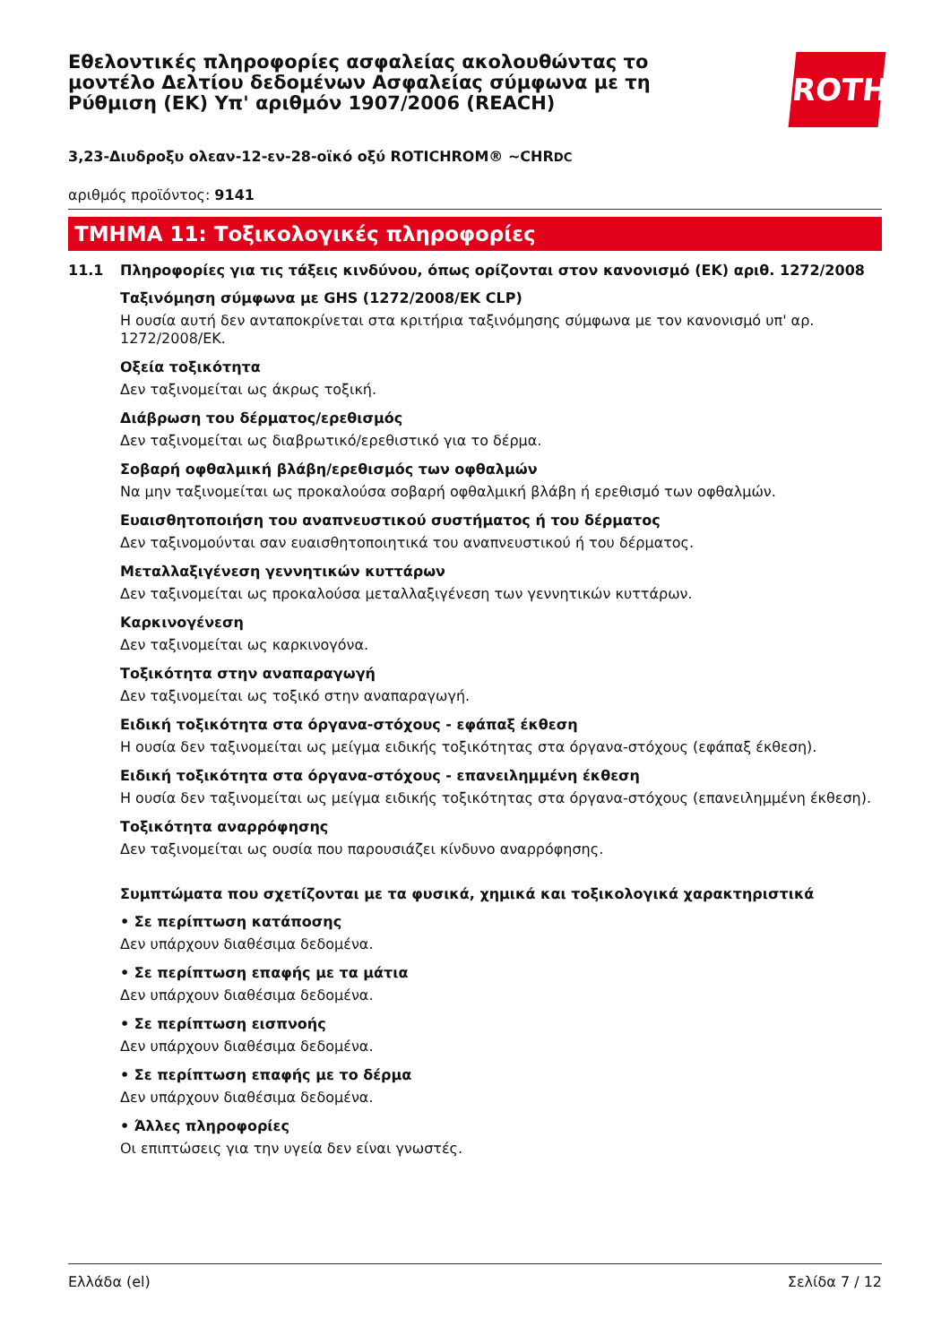Εθελοντικές πληροφορίες ασφαλείας ακολουθώντας το μοντέλο Δελτίου δεδομένων Ασφαλείας σύμφωνα με τη Ρύθμιση (ΕΚ) Υπ' αριθμόν 1907/2006 (REACH)
ROTH
3,23-Διυδροξυ ολεαν-12-εν-28-οϊκό οξύ ROTICHROM® ~CHRDC
αριθμός προϊόντος: 9141
ΤΜΗΜΑ 11: Τοξικολογικές πληροφορίες
11.1 Πληροφορίες για τις τάξεις κινδύνου, όπως ορίζονται στον κανονισμό (ΕΚ) αριθ. 1272/2008
Ταξινόμηση σύμφωνα με GHS (1272/2008/ΕΚ CLP)
Η ουσία αυτή δεν ανταποκρίνεται στα κριτήρια ταξινόμησης σύμφωνα με τον κανονισμό υπ' αρ. 1272/2008/ΕΚ.
Οξεία τοξικότητα
Δεν ταξινομείται ως άκρως τοξική.
Διάβρωση του δέρματος/ερεθισμός
Δεν ταξινομείται ως διαβρωτικό/ερεθιστικό για το δέρμα.
Σοβαρή οφθαλμική βλάβη/ερεθισμός των οφθαλμών
Να μην ταξινομείται ως προκαλούσα σοβαρή οφθαλμική βλάβη ή ερεθισμό των οφθαλμών.
Ευαισθητοποιήση του αναπνευστικού συστήματος ή του δέρματος
Δεν ταξινομούνται σαν ευαισθητοποιητικά του αναπνευστικού ή του δέρματος.
Μεταλλαξιγένεση γεννητικών κυττάρων
Δεν ταξινομείται ως προκαλούσα μεταλλαξιγένεση των γεννητικών κυττάρων.
Καρκινογένεση
Δεν ταξινομείται ως καρκινογόνα.
Τοξικότητα στην αναπαραγωγή
Δεν ταξινομείται ως τοξικό στην αναπαραγωγή.
Ειδική τοξικότητα στα όργανα-στόχους - εφάπαξ έκθεση
Η ουσία δεν ταξινομείται ως μείγμα ειδικής τοξικότητας στα όργανα-στόχους (εφάπαξ έκθεση).
Ειδική τοξικότητα στα όργανα-στόχους - επανειλημμένη έκθεση
Η ουσία δεν ταξινομείται ως μείγμα ειδικής τοξικότητας στα όργανα-στόχους (επανειλημμένη έκθεση).
Τοξικότητα αναρρόφησης
Δεν ταξινομείται ως ουσία που παρουσιάζει κίνδυνο αναρρόφησης.
Συμπτώματα που σχετίζονται με τα φυσικά, χημικά και τοξικολογικά χαρακτηριστικά
• Σε περίπτωση κατάποσης
Δεν υπάρχουν διαθέσιμα δεδομένα.
• Σε περίπτωση επαφής με τα μάτια
Δεν υπάρχουν διαθέσιμα δεδομένα.
• Σε περίπτωση εισπνοής
Δεν υπάρχουν διαθέσιμα δεδομένα.
• Σε περίπτωση επαφής με το δέρμα
Δεν υπάρχουν διαθέσιμα δεδομένα.
• Άλλες πληροφορίες
Οι επιπτώσεις για την υγεία δεν είναι γνωστές.
Ελλάδα (el) Σελίδα 7 / 12